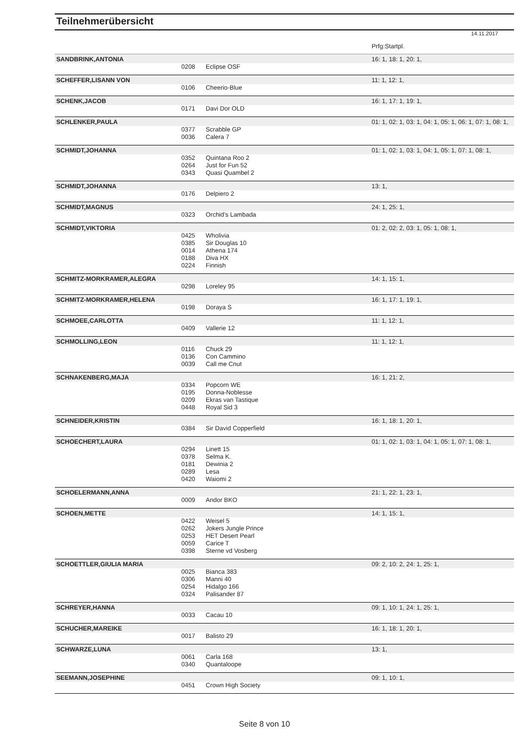Teilnehmerübersicht
14.11.2017
| | | | Prfg:Startpl. |
| SANDBRINK,ANTONIA | | | 16: 1, 18: 1, 20: 1, |
| | 0208 | Eclipse OSF | |
| SCHEFFER,LISANN VON | | | 11: 1, 12: 1, |
| | 0106 | Cheerio-Blue | |
| SCHENK,JACOB | | | 16: 1, 17: 1, 19: 1, |
| | 0171 | Davi Dor OLD | |
| SCHLENKER,PAULA | | | 01: 1, 02: 1, 03: 1, 04: 1, 05: 1, 06: 1, 07: 1, 08: 1, |
| | 0377 0036 | Scrabble GP Calera 7 | |
| SCHMIDT,JOHANNA | | | 01: 1, 02: 1, 03: 1, 04: 1, 05: 1, 07: 1, 08: 1, |
| | 0352 0264 0343 | Quintana Roo 2 Just for Fun 52 Quasi Quambel 2 | |
| SCHMIDT,JOHANNA | | | 13: 1, |
| | 0176 | Delpiero 2 | |
| SCHMIDT,MAGNUS | | | 24: 1, 25: 1, |
| | 0323 | Orchid's Lambada | |
| SCHMIDT,VIKTORIA | | | 01: 2, 02: 2, 03: 1, 05: 1, 08: 1, |
| | 0425 0385 0014 0188 0224 | Wholivia Sir Douglas 10 Athena 174 Diva HX Finnish | |
| SCHMITZ-MORKRAMER,ALEGRA | | | 14: 1, 15: 1, |
| | 0298 | Loreley 95 | |
| SCHMITZ-MORKRAMER,HELENA | | | 16: 1, 17: 1, 19: 1, |
| | 0198 | Doraya S | |
| SCHMOEE,CARLOTTA | | | 11: 1, 12: 1, |
| | 0409 | Vallerie 12 | |
| SCHMOLLING,LEON | | | 11: 1, 12: 1, |
| | 0116 0136 0039 | Chuck 29 Con Cammino Call me Cnut | |
| SCHNAKENBERG,MAJA | | | 16: 1, 21: 2, |
| | 0334 0195 0209 0448 | Popcorn WE Donna-Noblesse Ekras van Tastique Royal Sid 3 | |
| SCHNEIDER,KRISTIN | | | 16: 1, 18: 1, 20: 1, |
| | 0384 | Sir David Copperfield | |
| SCHOECHERT,LAURA | | | 01: 1, 02: 1, 03: 1, 04: 1, 05: 1, 07: 1, 08: 1, |
| | 0294 0378 0181 0289 0420 | Linett 15 Selma K. Dewinia 2 Lesa Waiomi 2 | |
| SCHOELERMANN,ANNA | | | 21: 1, 22: 1, 23: 1, |
| | 0009 | Andor BKO | |
| SCHOEN,METTE | | | 14: 1, 15: 1, |
| | 0422 0262 0253 0059 0398 | Weisel 5 Jokers Jungle Prince HET Desert Pearl Carice T Sterne vd Vosberg | |
| SCHOETTLER,GIULIA MARIA | | | 09: 2, 10: 2, 24: 1, 25: 1, |
| | 0025 0306 0254 0324 | Bianca 383 Manni 40 Hidalgo 166 Palisander 87 | |
| SCHREYER,HANNA | | | 09: 1, 10: 1, 24: 1, 25: 1, |
| | 0033 | Cacau 10 | |
| SCHUCHER,MAREIKE | | | 16: 1, 18: 1, 20: 1, |
| | 0017 | Balisto 29 | |
| SCHWARZE,LUNA | | | 13: 1, |
| | 0061 0340 | Carla 168 Quantaloope | |
| SEEMANN,JOSEPHINE | | | 09: 1, 10: 1, |
| | 0451 | Crown High Society | |
Seite 8 von 10